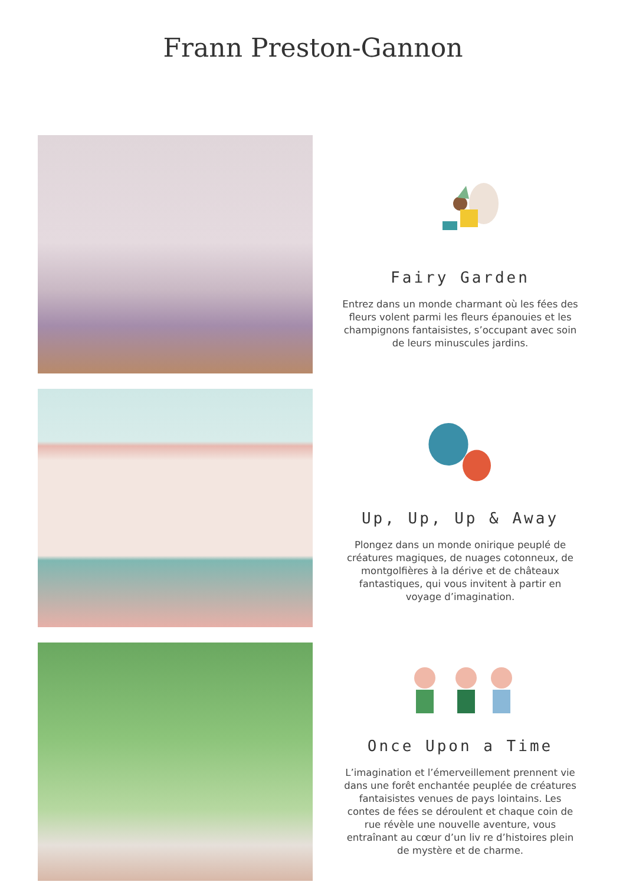Frann Preston-Gannon
Fairy Garden
Entrez dans un monde charmant où les fées des fleurs volent parmi les fleurs épanouies et les champignons fantaisistes, s’occupant avec soin de leurs minuscules jardins.
Up, Up, Up & Away
Plongez dans un monde onirique peuplé de créatures magiques, de nuages cotonneux, de montgolfières à la dérive et de châteaux fantastiques, qui vous invitent à partir en voyage d’imagination.
Once Upon a Time
L’imagination et l’émerveillement prennent vie dans une forêt enchantée peuplée de créatures fantaisistes venues de pays lointains. Les contes de fées se déroulent et chaque coin de rue révèle une nouvelle aventure, vous entraînant au cœur d’un liv re d’histoires plein de mystère et de charme.